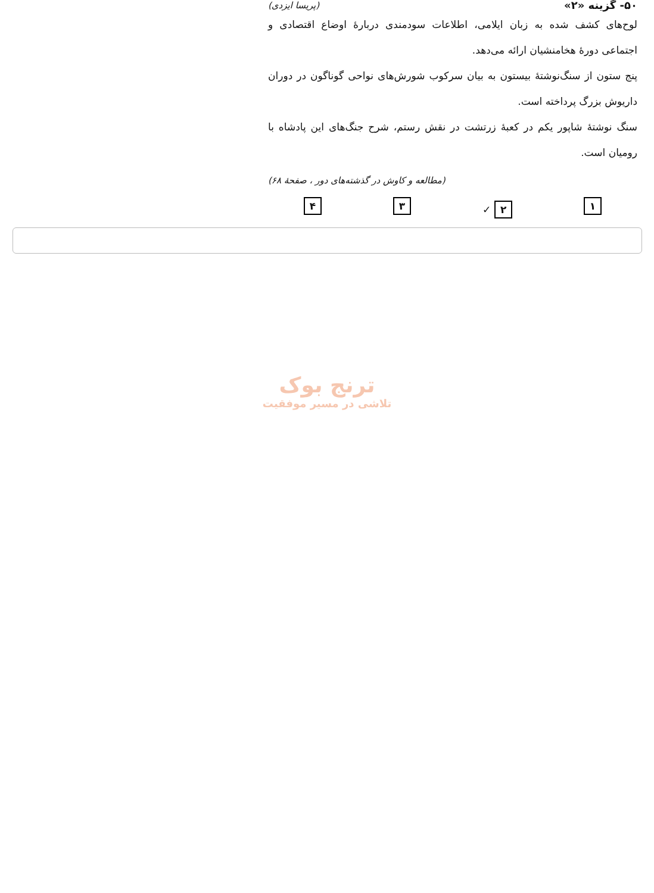۵۰- گزینه «۲» (پریسا ایزدی)
لوح‌های کشف شده به زبان ایلامی، اطلاعات سودمندی دربارهٔ اوضاع اقتصادی و اجتماعی دورهٔ هخامنشیان ارائه می‌دهد.
پنج ستون از سنگ‌نوشتهٔ بیستون به بیان سرکوب شورش‌های نواحی گوناگون در دوران داریوش بزرگ پرداخته است.
سنگ نوشتهٔ شاپور یکم در کعبهٔ زرتشت در نقش رستم، شرح جنگ‌های این پادشاه با رومیان است.
(مطالعه و کاوش در گذشته‌های دور ، صفحهٔ ۶۸)
۱ ۲ ✓
۳ ۴
ترنج بوک
تلاشی در مسیر موفقیت